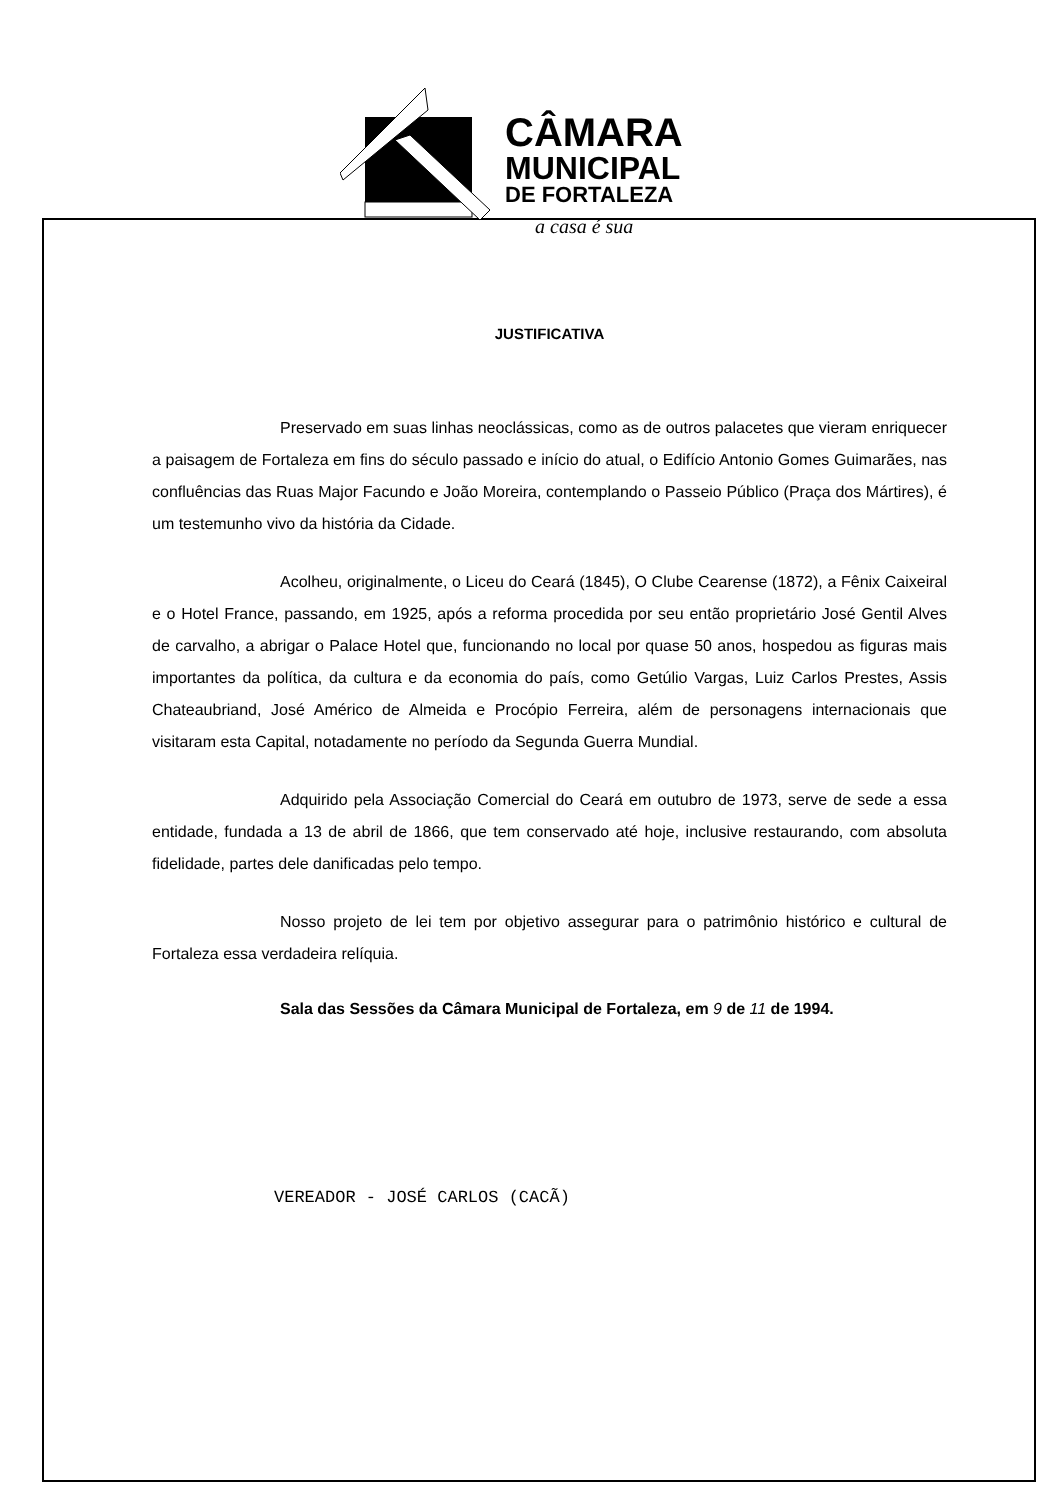CÂMARA
MUNICIPAL
DE FORTALEZA
a casa é sua
JUSTIFICATIVA
Preservado em suas linhas neoclássicas, como as de outros palacetes que vieram enriquecer a paisagem de Fortaleza em fins do século passado e início do atual, o Edifício Antonio Gomes Guimarães, nas confluências das Ruas Major Facundo e João Moreira, contemplando o Passeio Público (Praça dos Mártires), é um testemunho vivo da história da Cidade.
Acolheu, originalmente, o Liceu do Ceará (1845), O Clube Cearense (1872), a Fênix Caixeiral e o Hotel France, passando, em 1925, após a reforma procedida por seu então proprietário José Gentil Alves de carvalho, a abrigar o Palace Hotel que, funcionando no local por quase 50 anos, hospedou as figuras mais importantes da política, da cultura e da economia do país, como Getúlio Vargas, Luiz Carlos Prestes, Assis Chateaubriand, José Américo de Almeida e Procópio Ferreira, além de personagens internacionais que visitaram esta Capital, notadamente no período da Segunda Guerra Mundial.
Adquirido pela Associação Comercial do Ceará em outubro de 1973, serve de sede a essa entidade, fundada a 13 de abril de 1866, que tem conservado até hoje, inclusive restaurando, com absoluta fidelidade, partes dele danificadas pelo tempo.
Nosso projeto de lei tem por objetivo assegurar para o patrimônio histórico e cultural de Fortaleza essa verdadeira relíquia.
Sala das Sessões da Câmara Municipal de Fortaleza, em 9 de 11 de 1994.
VEREADOR - JOSÉ CARLOS (CACÃ)